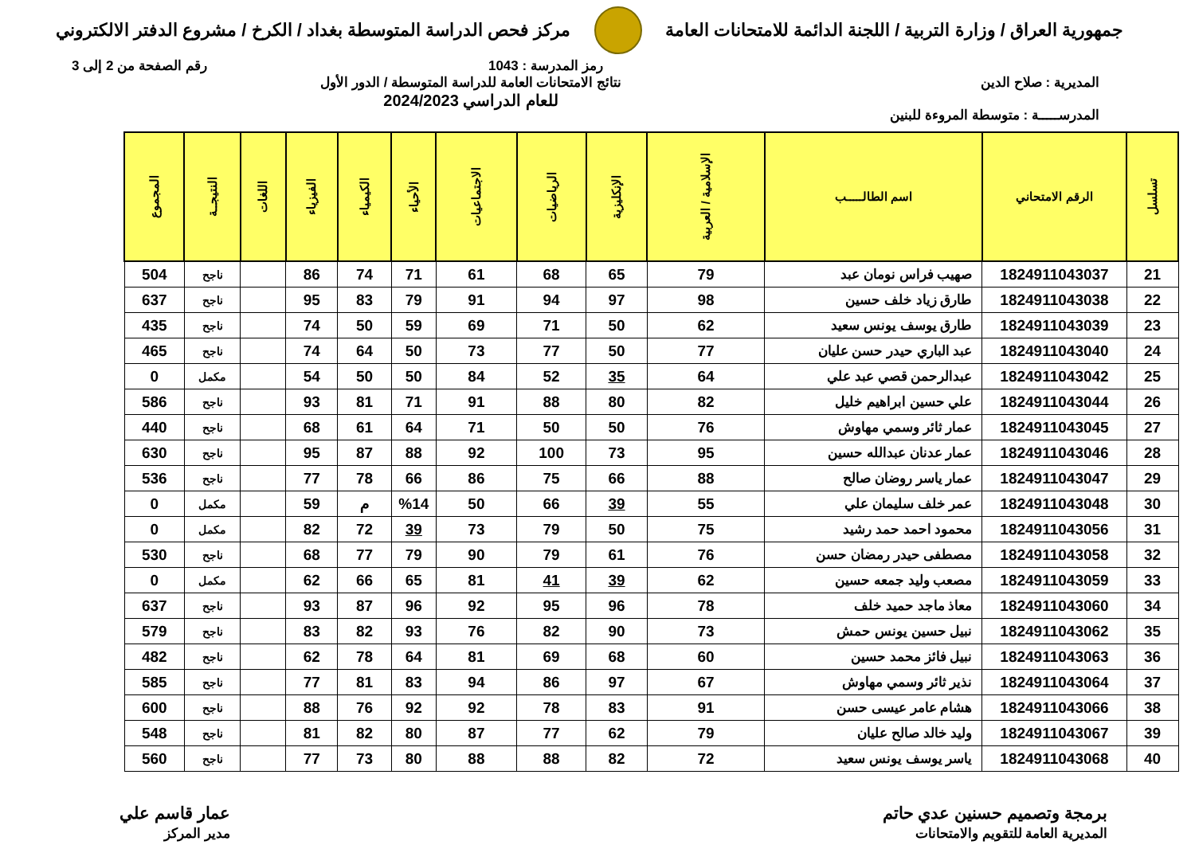جمهورية العراق / وزارة التربية / اللجنة الدائمة للامتحانات العامة
مركز فحص الدراسة المتوسطة بغداد / الكرخ / مشروع الدفتر الالكتروني
رمز المدرسة : 1043 رقم الصفحة من 2 إلى 3
المديرية : صلاح الدين
المدرســـــة : متوسطة المروءة للبنين
نتائج الامتحانات العامة للدراسة المتوسطة / الدور الأول
للعام الدراسي 2024/2023
| تسلسل | الرقم الامتحاني | اسم الطالـــــب | الإسلامية / العربية | الإنكليزية | الرياضيات | الاجتماعيات | الأحياء | الكيمياء | الفيزياء | اللغات | النتيجــة | المجموع |
| --- | --- | --- | --- | --- | --- | --- | --- | --- | --- | --- | --- | --- |
| 21 | 1824911043037 | صهيب فراس نومان عبد | 79 | 65 | 68 | 61 | 71 | 74 | 86 | | ناجح | 504 |
| 22 | 1824911043038 | طارق زياد خلف حسين | 98 | 97 | 94 | 91 | 79 | 83 | 95 | | ناجح | 637 |
| 23 | 1824911043039 | طارق يوسف يونس سعيد | 62 | 50 | 71 | 69 | 59 | 50 | 74 | | ناجح | 435 |
| 24 | 1824911043040 | عبد الباري حيدر حسن عليان | 77 | 50 | 77 | 73 | 50 | 64 | 74 | | ناجح | 465 |
| 25 | 1824911043042 | عبدالرحمن قصي عبد علي | 64 | 35 | 52 | 84 | 50 | 50 | 54 | | مكمل | 0 |
| 26 | 1824911043044 | علي حسين ابراهيم خليل | 82 | 80 | 88 | 91 | 71 | 81 | 93 | | ناجح | 586 |
| 27 | 1824911043045 | عمار ثائر وسمي مهاوش | 76 | 50 | 50 | 71 | 64 | 61 | 68 | | ناجح | 440 |
| 28 | 1824911043046 | عمار عدنان عبدالله حسين | 95 | 73 | 100 | 92 | 88 | 87 | 95 | | ناجح | 630 |
| 29 | 1824911043047 | عمار ياسر روضان صالح | 88 | 66 | 75 | 86 | 66 | 78 | 77 | | ناجح | 536 |
| 30 | 1824911043048 | عمر خلف سليمان علي | 55 | 39 | 66 | 50 | %14 | م | 59 | | مكمل | 0 |
| 31 | 1824911043056 | محمود احمد حمد رشيد | 75 | 50 | 79 | 73 | 39 | 72 | 82 | | مكمل | 0 |
| 32 | 1824911043058 | مصطفى حيدر رمضان حسن | 76 | 61 | 79 | 90 | 79 | 77 | 68 | | ناجح | 530 |
| 33 | 1824911043059 | مصعب وليد جمعه حسين | 62 | 39 | 41 | 81 | 65 | 66 | 62 | | مكمل | 0 |
| 34 | 1824911043060 | معاذ ماجد حميد خلف | 78 | 96 | 95 | 92 | 96 | 87 | 93 | | ناجح | 637 |
| 35 | 1824911043062 | نبيل حسين يونس حمش | 73 | 90 | 82 | 76 | 93 | 82 | 83 | | ناجح | 579 |
| 36 | 1824911043063 | نبيل فائز محمد حسين | 60 | 68 | 69 | 81 | 64 | 78 | 62 | | ناجح | 482 |
| 37 | 1824911043064 | نذير ثائر وسمي مهاوش | 67 | 97 | 86 | 94 | 83 | 81 | 77 | | ناجح | 585 |
| 38 | 1824911043066 | هشام عامر عيسى حسن | 91 | 83 | 78 | 92 | 92 | 76 | 88 | | ناجح | 600 |
| 39 | 1824911043067 | وليد خالد صالح عليان | 79 | 62 | 77 | 87 | 80 | 82 | 81 | | ناجح | 548 |
| 40 | 1824911043068 | ياسر يوسف يونس سعيد | 72 | 82 | 88 | 88 | 80 | 73 | 77 | | ناجح | 560 |
برمجة وتصميم حسنين عدي حاتم
المديرية العامة للتقويم والامتحانات
عمار قاسم علي
مدير المركز